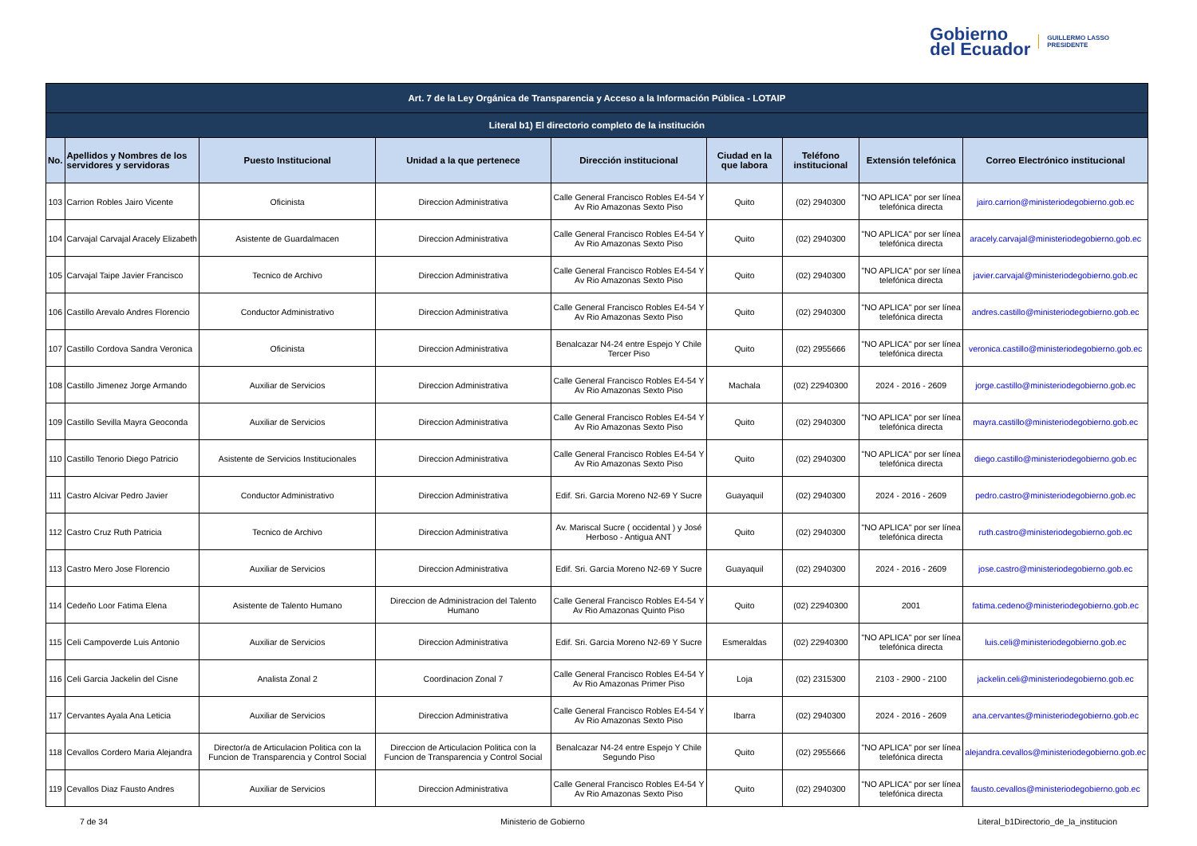Gobierno
del Ecuador
GUILLERMO LASSO
PRESIDENTE
| Art. 7 de la Ley Orgánica de Transparencia y Acceso a la Información Pública - LOTAIP | | | | | | | | |
| --- | --- | --- | --- | --- | --- | --- | --- | --- |
| Literal b1) El directorio completo de la institución | | | | | | | | |
| No. | Apellidos y Nombres de los servidores y servidoras | Puesto Institucional | Unidad a la que pertenece | Dirección institucional | Ciudad en la que labora | Teléfono institucional | Extensión telefónica | Correo Electrónico institucional |
| 103 | Carrion Robles Jairo Vicente | Oficinista | Direccion Administrativa | Calle General Francisco Robles E4-54 Y Av Rio Amazonas Sexto Piso | Quito | (02) 2940300 | "NO APLICA" por ser línea telefónica directa | jairo.carrion@ministeriodegobierno.gob.ec |
| 104 | Carvajal Carvajal Aracely Elizabeth | Asistente de Guardalmacen | Direccion Administrativa | Calle General Francisco Robles E4-54 Y Av Rio Amazonas Sexto Piso | Quito | (02) 2940300 | "NO APLICA" por ser línea telefónica directa | aracely.carvajal@ministeriodegobierno.gob.ec |
| 105 | Carvajal Taipe Javier Francisco | Tecnico de Archivo | Direccion Administrativa | Calle General Francisco Robles E4-54 Y Av Rio Amazonas Sexto Piso | Quito | (02) 2940300 | "NO APLICA" por ser línea telefónica directa | javier.carvajal@ministeriodegobierno.gob.ec |
| 106 | Castillo Arevalo Andres Florencio | Conductor Administrativo | Direccion Administrativa | Calle General Francisco Robles E4-54 Y Av Rio Amazonas Sexto Piso | Quito | (02) 2940300 | "NO APLICA" por ser línea telefónica directa | andres.castillo@ministeriodegobierno.gob.ec |
| 107 | Castillo Cordova Sandra Veronica | Oficinista | Direccion Administrativa | Benalcazar N4-24 entre Espejo Y Chile Tercer Piso | Quito | (02) 2955666 | "NO APLICA" por ser línea telefónica directa | veronica.castillo@ministeriodegobierno.gob.ec |
| 108 | Castillo Jimenez Jorge Armando | Auxiliar de Servicios | Direccion Administrativa | Calle General Francisco Robles E4-54 Y Av Rio Amazonas Sexto Piso | Machala | (02) 22940300 | 2024 - 2016 - 2609 | jorge.castillo@ministeriodegobierno.gob.ec |
| 109 | Castillo Sevilla Mayra Geoconda | Auxiliar de Servicios | Direccion Administrativa | Calle General Francisco Robles E4-54 Y Av Rio Amazonas Sexto Piso | Quito | (02) 2940300 | "NO APLICA" por ser línea telefónica directa | mayra.castillo@ministeriodegobierno.gob.ec |
| 110 | Castillo Tenorio Diego Patricio | Asistente de Servicios Institucionales | Direccion Administrativa | Calle General Francisco Robles E4-54 Y Av Rio Amazonas Sexto Piso | Quito | (02) 2940300 | "NO APLICA" por ser línea telefónica directa | diego.castillo@ministeriodegobierno.gob.ec |
| 111 | Castro Alcivar Pedro Javier | Conductor Administrativo | Direccion Administrativa | Edif. Sri. Garcia Moreno N2-69 Y Sucre | Guayaquil | (02) 2940300 | 2024 - 2016 - 2609 | pedro.castro@ministeriodegobierno.gob.ec |
| 112 | Castro Cruz Ruth Patricia | Tecnico de Archivo | Direccion Administrativa | Av. Mariscal Sucre ( occidental ) y José Herboso - Antigua ANT | Quito | (02) 2940300 | "NO APLICA" por ser línea telefónica directa | ruth.castro@ministeriodegobierno.gob.ec |
| 113 | Castro Mero Jose Florencio | Auxiliar de Servicios | Direccion Administrativa | Edif. Sri. Garcia Moreno N2-69 Y Sucre | Guayaquil | (02) 2940300 | 2024 - 2016 - 2609 | jose.castro@ministeriodegobierno.gob.ec |
| 114 | Cedeño Loor Fatima Elena | Asistente de Talento Humano | Direccion de Administracion del Talento Humano | Calle General Francisco Robles E4-54 Y Av Rio Amazonas Quinto Piso | Quito | (02) 22940300 | 2001 | fatima.cedeno@ministeriodegobierno.gob.ec |
| 115 | Celi Campoverde Luis Antonio | Auxiliar de Servicios | Direccion Administrativa | Edif. Sri. Garcia Moreno N2-69 Y Sucre | Esmeraldas | (02) 22940300 | "NO APLICA" por ser línea telefónica directa | luis.celi@ministeriodegobierno.gob.ec |
| 116 | Celi Garcia Jackelin del Cisne | Analista Zonal 2 | Coordinacion Zonal 7 | Calle General Francisco Robles E4-54 Y Av Rio Amazonas Primer Piso | Loja | (02) 2315300 | 2103 - 2900 - 2100 | jackelin.celi@ministeriodegobierno.gob.ec |
| 117 | Cervantes Ayala Ana Leticia | Auxiliar de Servicios | Direccion Administrativa | Calle General Francisco Robles E4-54 Y Av Rio Amazonas Sexto Piso | Ibarra | (02) 2940300 | 2024 - 2016 - 2609 | ana.cervantes@ministeriodegobierno.gob.ec |
| 118 | Cevallos Cordero Maria Alejandra | Director/a de Articulacion Politica con la Funcion de Transparencia y Control Social | Direccion de Articulacion Politica con la Funcion de Transparencia y Control Social | Benalcazar N4-24 entre Espejo Y Chile Segundo Piso | Quito | (02) 2955666 | "NO APLICA" por ser línea telefónica directa | alejandra.cevallos@ministeriodegobierno.gob.ec |
| 119 | Cevallos Diaz Fausto Andres | Auxiliar de Servicios | Direccion Administrativa | Calle General Francisco Robles E4-54 Y Av Rio Amazonas Sexto Piso | Quito | (02) 2940300 | "NO APLICA" por ser línea telefónica directa | fausto.cevallos@ministeriodegobierno.gob.ec |
7 de 34 Ministerio de Gobierno Literal_b1Directorio_de_la_institucion